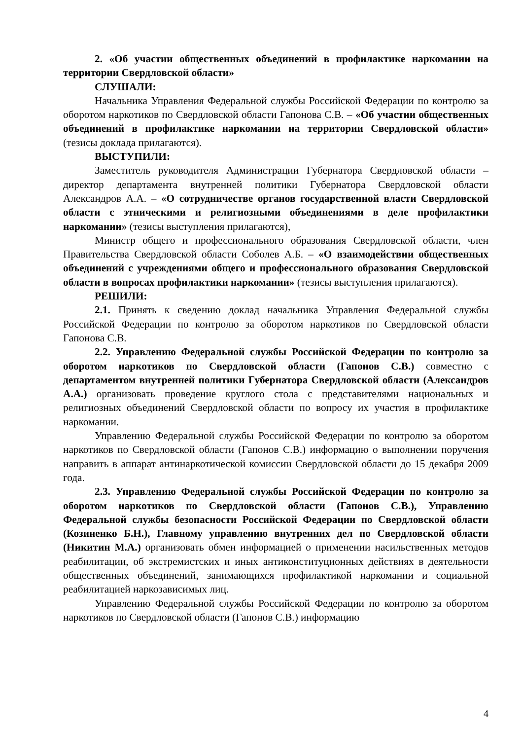2. «Об участии общественных объединений в профилактике наркомании на территории Свердловской области»
СЛУШАЛИ:
Начальника Управления Федеральной службы Российской Федерации по контролю за оборотом наркотиков по Свердловской области Гапонова С.В. – «Об участии общественных объединений в профилактике наркомании на территории Свердловской области» (тезисы доклада прилагаются).
ВЫСТУПИЛИ:
Заместитель руководителя Администрации Губернатора Свердловской области – директор департамента внутренней политики Губернатора Свердловской области Александров А.А. – «О сотрудничестве органов государственной власти Свердловской области с этническими и религиозными объединениями в деле профилактики наркомании» (тезисы выступления прилагаются),
Министр общего и профессионального образования Свердловской области, член Правительства Свердловской области Соболев А.Б. – «О взаимодействии общественных объединений с учреждениями общего и профессионального образования Свердловской области в вопросах профилактики наркомании» (тезисы выступления прилагаются).
РЕШИЛИ:
2.1. Принять к сведению доклад начальника Управления Федеральной службы Российской Федерации по контролю за оборотом наркотиков по Свердловской области Гапонова С.В.
2.2. Управлению Федеральной службы Российской Федерации по контролю за оборотом наркотиков по Свердловской области (Гапонов С.В.) совместно с департаментом внутренней политики Губернатора Свердловской области (Александров А.А.) организовать проведение круглого стола с представителями национальных и религиозных объединений Свердловской области по вопросу их участия в профилактике наркомании.
Управлению Федеральной службы Российской Федерации по контролю за оборотом наркотиков по Свердловской области (Гапонов С.В.) информацию о выполнении поручения направить в аппарат антинаркотической комиссии Свердловской области до 15 декабря 2009 года.
2.3. Управлению Федеральной службы Российской Федерации по контролю за оборотом наркотиков по Свердловской области (Гапонов С.В.), Управлению Федеральной службы безопасности Российской Федерации по Свердловской области (Козиненко Б.Н.), Главному управлению внутренних дел по Свердловской области (Никитин М.А.) организовать обмен информацией о применении насильственных методов реабилитации, об экстремистских и иных антиконституционных действиях в деятельности общественных объединений, занимающихся профилактикой наркомании и социальной реабилитацией наркозависимых лиц.
Управлению Федеральной службы Российской Федерации по контролю за оборотом наркотиков по Свердловской области (Гапонов С.В.) информацию
4